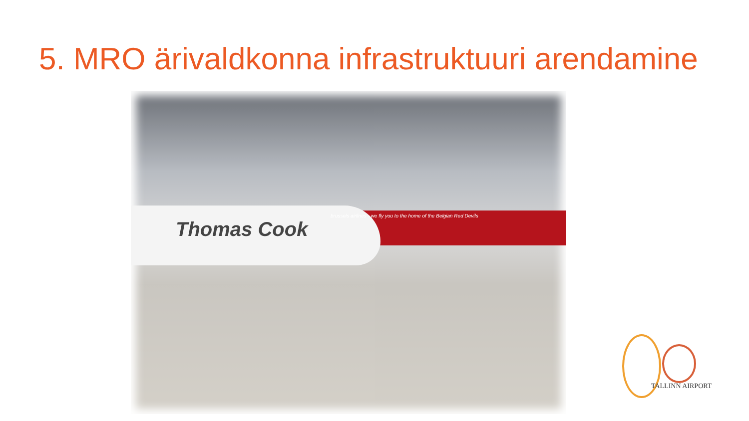5. MRO ärivaldkonna infrastruktuuri arendamine
Thomas Cook
brussels airlines - we fly you to the home of the Belgian Red Devils
TALLINN AIRPORT